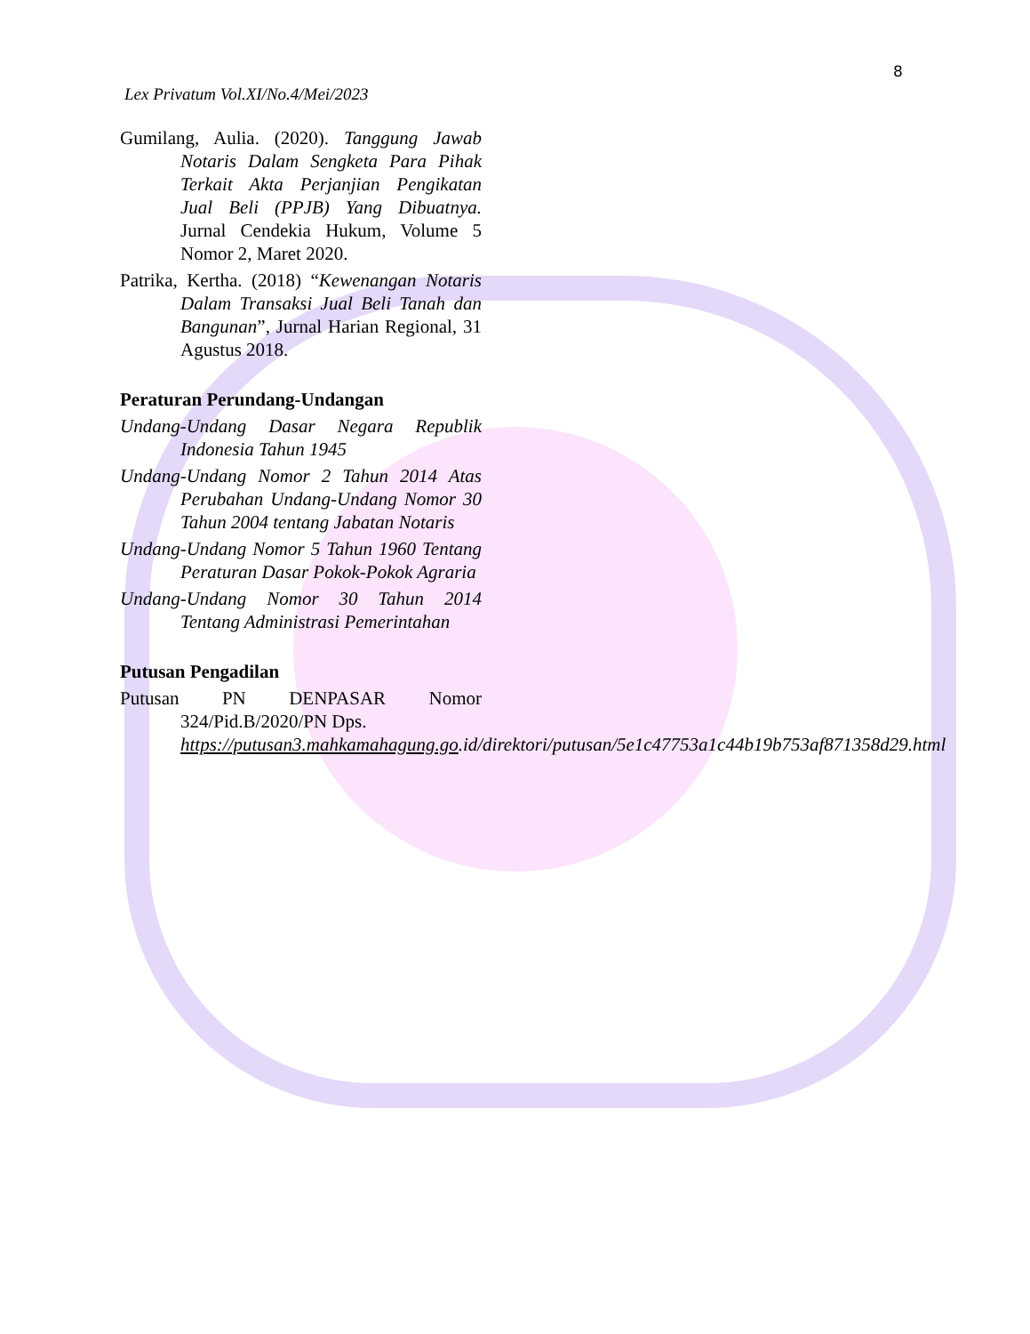8
Lex Privatum Vol.XI/No.4/Mei/2023
Gumilang, Aulia. (2020). Tanggung Jawab Notaris Dalam Sengketa Para Pihak Terkait Akta Perjanjian Pengikatan Jual Beli (PPJB) Yang Dibuatnya. Jurnal Cendekia Hukum, Volume 5 Nomor 2, Maret 2020.
Patrika, Kertha. (2018) “Kewenangan Notaris Dalam Transaksi Jual Beli Tanah dan Bangunan”, Jurnal Harian Regional, 31 Agustus 2018.
Peraturan Perundang-Undangan
Undang-Undang Dasar Negara Republik Indonesia Tahun 1945
Undang-Undang Nomor 2 Tahun 2014 Atas Perubahan Undang-Undang Nomor 30 Tahun 2004 tentang Jabatan Notaris
Undang-Undang Nomor 5 Tahun 1960 Tentang Peraturan Dasar Pokok-Pokok Agraria
Undang-Undang Nomor 30 Tahun 2014 Tentang Administrasi Pemerintahan
Putusan Pengadilan
Putusan PN DENPASAR Nomor 324/Pid.B/2020/PN Dps.
https://putusan3.mahkamahagung.go.id/direktori/putusan/5e1c47753a1c44b19b753af871358d29.html